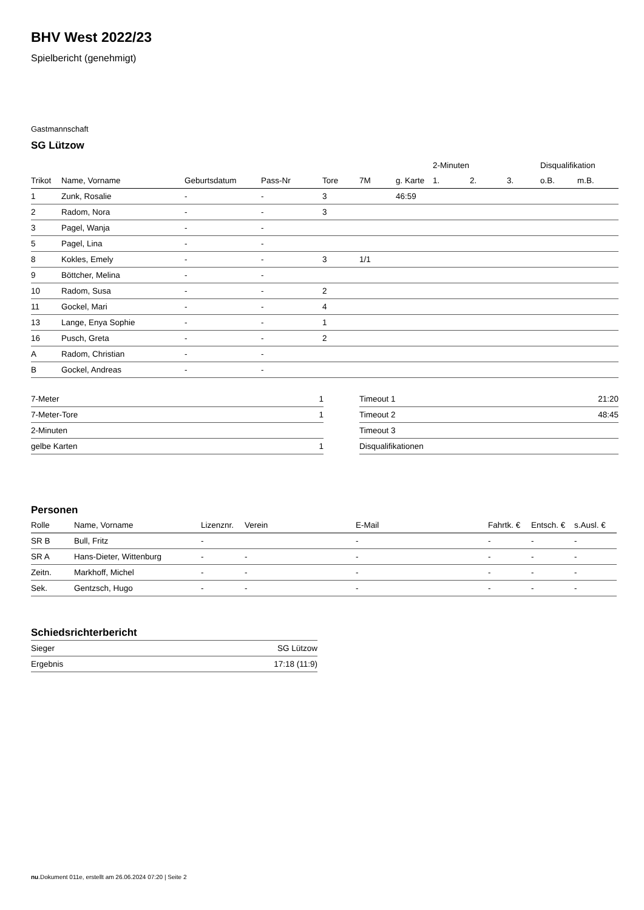BHV West 2022/23
Spielbericht (genehmigt)
Gastmannschaft
SG Lützow
| | | | | | | | 2-Minuten | | | Disqualifikation | |
| --- | --- | --- | --- | --- | --- | --- | --- | --- | --- | --- | --- |
| Trikot | Name, Vorname | Geburtsdatum | Pass-Nr | Tore | 7M | g. Karte | 1. | 2. | 3. | o.B. | m.B. |
| 1 | Zunk, Rosalie | - | - | 3 | | 46:59 | | | | | |
| 2 | Radom, Nora | - | - | 3 | | | | | | | |
| 3 | Pagel, Wanja | - | - | | | | | | | | |
| 5 | Pagel, Lina | - | - | | | | | | | | |
| 8 | Kokles, Emely | - | - | 3 | 1/1 | | | | | | |
| 9 | Böttcher, Melina | - | - | | | | | | | | |
| 10 | Radom, Susa | - | - | 2 | | | | | | | |
| 11 | Gockel, Mari | - | - | 4 | | | | | | | |
| 13 | Lange, Enya Sophie | - | - | 1 | | | | | | | |
| 16 | Pusch, Greta | - | - | 2 | | | | | | | |
| A | Radom, Christian | - | - | | | | | | | | |
| B | Gockel, Andreas | - | - | | | | | | | | |
| 7-Meter | 1 |
| 7-Meter-Tore | 1 |
| 2-Minuten | |
| gelbe Karten | 1 |
| Timeout 1 | 21:20 |
| Timeout 2 | 48:45 |
| Timeout 3 | |
| Disqualifikationen | |
Personen
| Rolle | Name, Vorname | Lizenznr. | Verein | E-Mail | Fahrtk. € | Entsch. € | s.Ausl. € |
| --- | --- | --- | --- | --- | --- | --- | --- |
| SR B | Bull, Fritz | - | | - | - | - | - |
| SR A | Hans-Dieter, Wittenburg | - | - | - | - | - | - |
| Zeitn. | Markhoff, Michel | - | - | - | - | - | - |
| Sek. | Gentzsch, Hugo | - | - | - | - | - | - |
Schiedsrichterbericht
| Sieger | SG Lützow |
| Ergebnis | 17:18 (11:9) |
nu.Dokument 011e, erstellt am 26.06.2024 07:20 | Seite 2